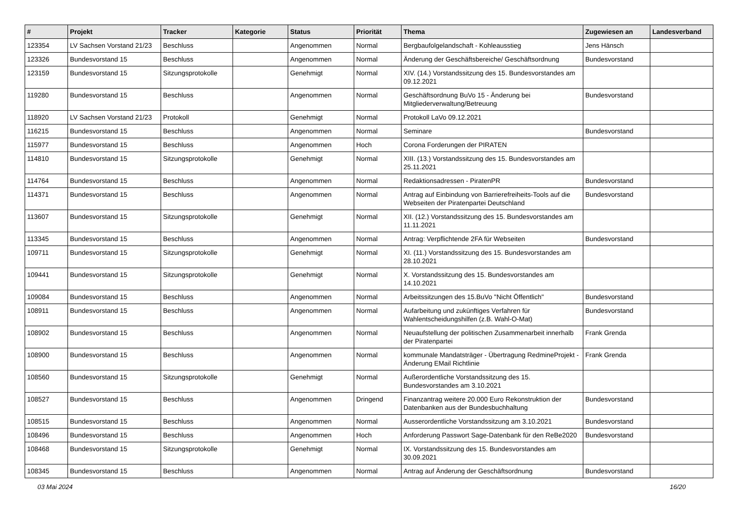| # | Projekt | Tracker | Kategorie | Status | Priorität | Thema | Zugewiesen an | Landesverband |
| --- | --- | --- | --- | --- | --- | --- | --- | --- |
| 123354 | LV Sachsen Vorstand 21/23 | Beschluss | | Angenommen | Normal | Bergbaufolgelandschaft - Kohleausstieg | Jens Hänsch | |
| 123326 | Bundesvorstand 15 | Beschluss | | Angenommen | Normal | Änderung der Geschäftsbereiche/ Geschäftsordnung | Bundesvorstand | |
| 123159 | Bundesvorstand 15 | Sitzungsprotokolle | | Genehmigt | Normal | XIV. (14.) Vorstandssitzung des 15. Bundesvorstandes am 09.12.2021 | | |
| 119280 | Bundesvorstand 15 | Beschluss | | Angenommen | Normal | Geschäftsordnung BuVo 15 - Änderung bei Mitgliederverwaltung/Betreuung | Bundesvorstand | |
| 118920 | LV Sachsen Vorstand 21/23 | Protokoll | | Genehmigt | Normal | Protokoll LaVo 09.12.2021 | | |
| 116215 | Bundesvorstand 15 | Beschluss | | Angenommen | Normal | Seminare | Bundesvorstand | |
| 115977 | Bundesvorstand 15 | Beschluss | | Angenommen | Hoch | Corona Forderungen der PIRATEN | | |
| 114810 | Bundesvorstand 15 | Sitzungsprotokolle | | Genehmigt | Normal | XIII. (13.) Vorstandssitzung des 15. Bundesvorstandes am 25.11.2021 | | |
| 114764 | Bundesvorstand 15 | Beschluss | | Angenommen | Normal | Redaktionsadressen - PiratenPR | Bundesvorstand | |
| 114371 | Bundesvorstand 15 | Beschluss | | Angenommen | Normal | Antrag auf Einbindung von Barrierefreiheits-Tools auf die Webseiten der Piratenpartei Deutschland | Bundesvorstand | |
| 113607 | Bundesvorstand 15 | Sitzungsprotokolle | | Genehmigt | Normal | XII. (12.) Vorstandssitzung des 15. Bundesvorstandes am 11.11.2021 | | |
| 113345 | Bundesvorstand 15 | Beschluss | | Angenommen | Normal | Antrag: Verpflichtende 2FA für Webseiten | Bundesvorstand | |
| 109711 | Bundesvorstand 15 | Sitzungsprotokolle | | Genehmigt | Normal | XI. (11.) Vorstandssitzung des 15. Bundesvorstandes am 28.10.2021 | | |
| 109441 | Bundesvorstand 15 | Sitzungsprotokolle | | Genehmigt | Normal | X. Vorstandssitzung des 15. Bundesvorstandes am 14.10.2021 | | |
| 109084 | Bundesvorstand 15 | Beschluss | | Angenommen | Normal | Arbeitssitzungen des 15.BuVo "Nicht Öffentlich" | Bundesvorstand | |
| 108911 | Bundesvorstand 15 | Beschluss | | Angenommen | Normal | Aufarbeitung und zukünftiges Verfahren für Wahlentscheidungshilfen (z.B. Wahl-O-Mat) | Bundesvorstand | |
| 108902 | Bundesvorstand 15 | Beschluss | | Angenommen | Normal | Neuaufstellung der politischen Zusammenarbeit innerhalb der Piratenpartei | Frank Grenda | |
| 108900 | Bundesvorstand 15 | Beschluss | | Angenommen | Normal | kommunale Mandatsträger - Übertragung RedmineProjekt - Änderung EMail Richtlinie | Frank Grenda | |
| 108560 | Bundesvorstand 15 | Sitzungsprotokolle | | Genehmigt | Normal | Außerordentliche Vorstandssitzung des 15. Bundesvorstandes am 3.10.2021 | | |
| 108527 | Bundesvorstand 15 | Beschluss | | Angenommen | Dringend | Finanzantrag weitere 20.000 Euro Rekonstruktion der Datenbanken aus der Bundesbuchhaltung | Bundesvorstand | |
| 108515 | Bundesvorstand 15 | Beschluss | | Angenommen | Normal | Ausserordentliche Vorstandssitzung am 3.10.2021 | Bundesvorstand | |
| 108496 | Bundesvorstand 15 | Beschluss | | Angenommen | Hoch | Anforderung Passwort Sage-Datenbank für den ReBe2020 | Bundesvorstand | |
| 108468 | Bundesvorstand 15 | Sitzungsprotokolle | | Genehmigt | Normal | IX. Vorstandssitzung des 15. Bundesvorstandes am 30.09.2021 | | |
| 108345 | Bundesvorstand 15 | Beschluss | | Angenommen | Normal | Antrag auf Änderung der Geschäftsordnung | Bundesvorstand | |
03 Mai 2024 16/20